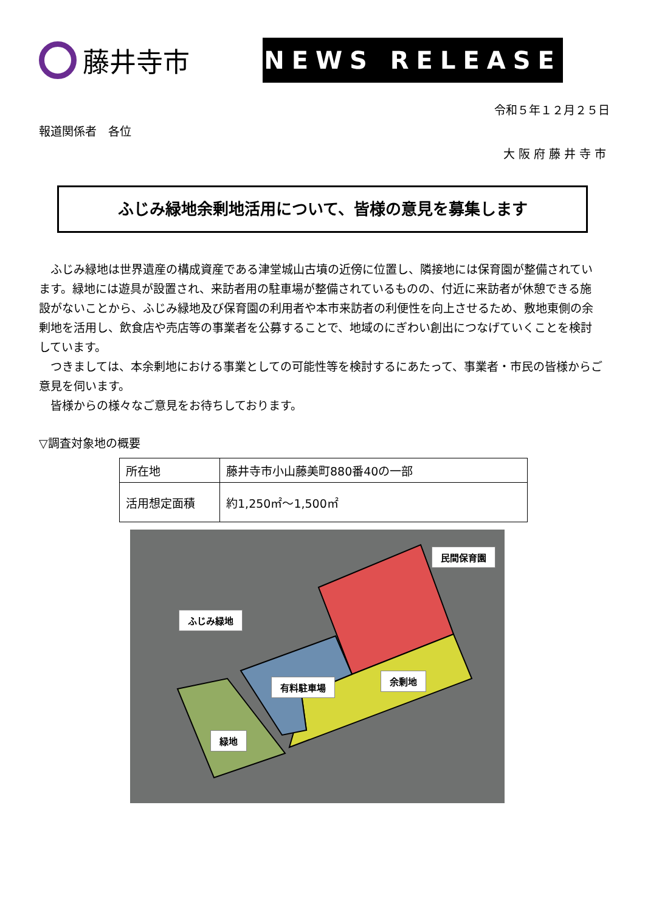藤井寺市
NEWS RELEASE
令和５年１２月２５日
報道関係者　各位
大阪府藤井寺市
ふじみ緑地余剰地活用について、皆様の意見を募集します
ふじみ緑地は世界遺産の構成資産である津堂城山古墳の近傍に位置し、隣接地には保育園が整備されています。緑地には遊具が設置され、来訪者用の駐車場が整備されているものの、付近に来訪者が休憩できる施設がないことから、ふじみ緑地及び保育園の利用者や本市来訪者の利便性を向上させるため、敷地東側の余剰地を活用し、飲食店や売店等の事業者を公募することで、地域のにぎわい創出につなげていくことを検討しています。
つきましては、本余剰地における事業としての可能性等を検討するにあたって、事業者・市民の皆様からご意見を伺います。
皆様からの様々なご意見をお待ちしております。
▽調査対象地の概要
| 所在地 | 藤井寺市小山藤美町880番40の一部 |
| 活用想定面積 | 約1,250㎡～1,500㎡ |
民間保育園
ふじみ緑地
有料駐車場
余剰地
緑地